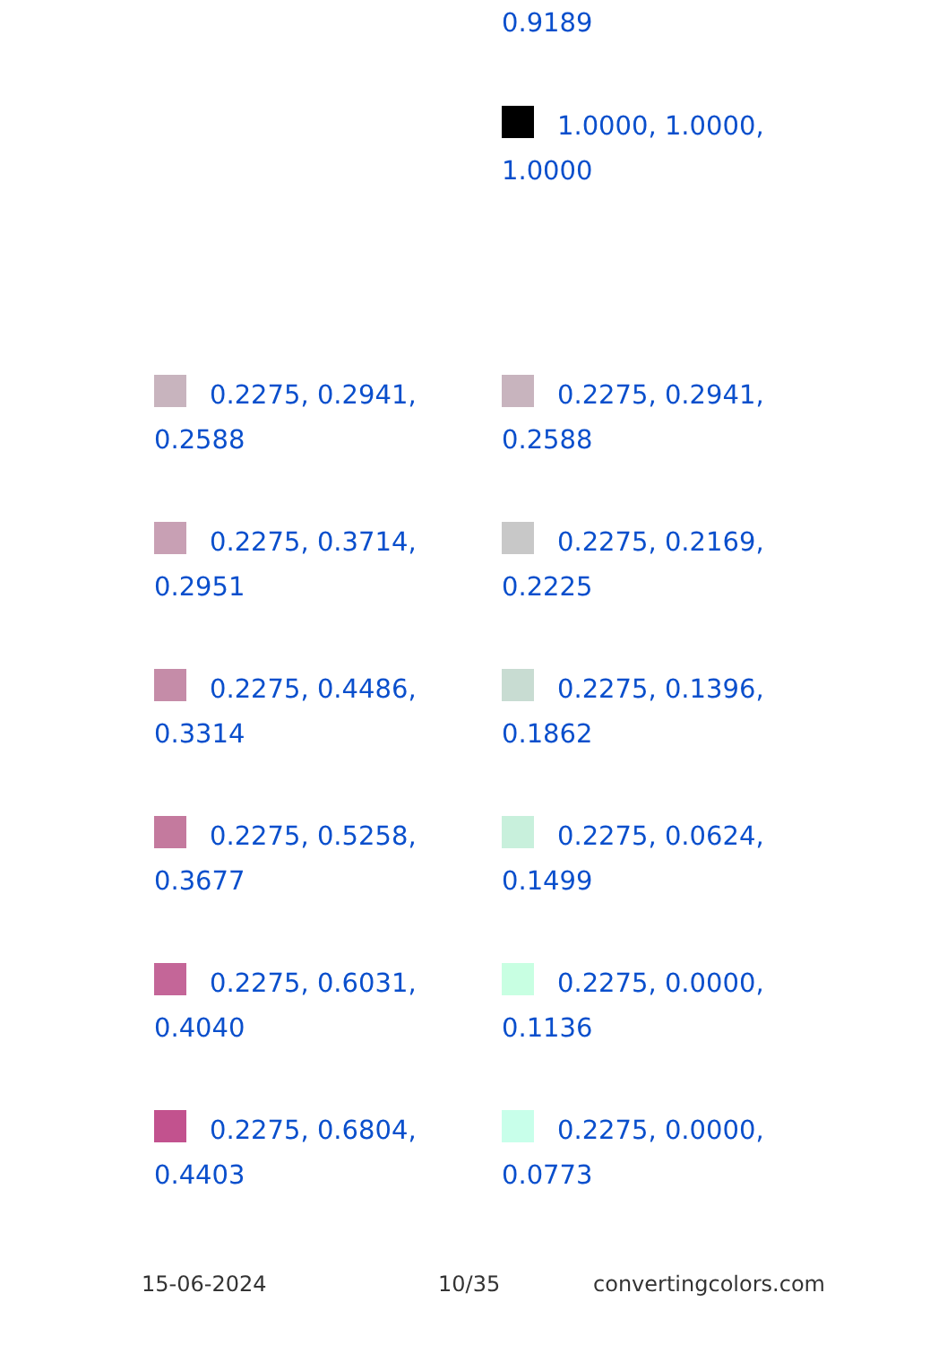0.9189
1.0000, 1.0000, 1.0000
0.2275, 0.2941, 0.2588
0.2275, 0.2941, 0.2588
0.2275, 0.3714, 0.2951
0.2275, 0.2169, 0.2225
0.2275, 0.4486, 0.3314
0.2275, 0.1396, 0.1862
0.2275, 0.5258, 0.3677
0.2275, 0.0624, 0.1499
0.2275, 0.6031, 0.4040
0.2275, 0.0000, 0.1136
0.2275, 0.6804, 0.4403
0.2275, 0.0000, 0.0773
15-06-2024 10/35 convertingcolors.com